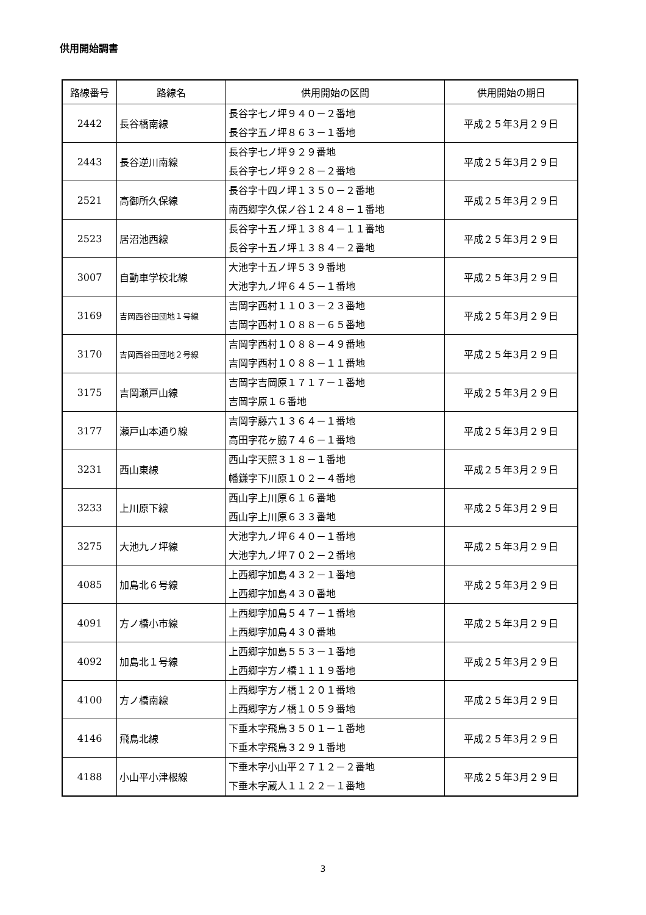供用開始調書
| 路線番号 | 路線名 | 供用開始の区間 | 供用開始の期日 |
| --- | --- | --- | --- |
| 2442 | 長谷橋南線 | 長谷字七ノ坪９４０－２番地 長谷字五ノ坪８６３－１番地 | 平成２５年3月２９日 |
| 2443 | 長谷逆川南線 | 長谷字七ノ坪９２９番地 長谷字七ノ坪９２８－２番地 | 平成２５年3月２９日 |
| 2521 | 高御所久保線 | 長谷字十四ノ坪１３５０－２番地 南西郷字久保ノ谷１２４８－１番地 | 平成２５年3月２９日 |
| 2523 | 居沼池西線 | 長谷字十五ノ坪１３８４－１１番地 長谷字十五ノ坪１３８４－２番地 | 平成２５年3月２９日 |
| 3007 | 自動車学校北線 | 大池字十五ノ坪５３９番地 大池字九ノ坪６４５－１番地 | 平成２５年3月２９日 |
| 3169 | 吉岡西谷田団地１号線 | 吉岡字西村１１０３－２３番地 吉岡字西村１０８８－６５番地 | 平成２５年3月２９日 |
| 3170 | 吉岡西谷田団地２号線 | 吉岡字西村１０８８－４９番地 吉岡字西村１０８８－１１番地 | 平成２５年3月２９日 |
| 3175 | 吉岡瀬戸山線 | 吉岡字吉岡原１７１７－１番地 吉岡字原１６番地 | 平成２５年3月２９日 |
| 3177 | 瀬戸山本通り線 | 吉岡字藤六１３６４－１番地 高田字花ヶ脇７４６－１番地 | 平成２５年3月２９日 |
| 3231 | 西山東線 | 西山字天照３１８－１番地 幡鎌字下川原１０２－４番地 | 平成２５年3月２９日 |
| 3233 | 上川原下線 | 西山字上川原６１６番地 西山字上川原６３３番地 | 平成２５年3月２９日 |
| 3275 | 大池九ノ坪線 | 大池字九ノ坪６４０－１番地 大池字九ノ坪７０２－２番地 | 平成２５年3月２９日 |
| 4085 | 加島北６号線 | 上西郷字加島４３２－１番地 上西郷字加島４３０番地 | 平成２５年3月２９日 |
| 4091 | 方ノ橋小市線 | 上西郷字加島５４７－１番地 上西郷字加島４３０番地 | 平成２５年3月２９日 |
| 4092 | 加島北１号線 | 上西郷字加島５５３－１番地 上西郷字方ノ橋１１１９番地 | 平成２５年3月２９日 |
| 4100 | 方ノ橋南線 | 上西郷字方ノ橋１２０１番地 上西郷字方ノ橋１０５９番地 | 平成２５年3月２９日 |
| 4146 | 飛鳥北線 | 下垂木字飛鳥３５０１－１番地 下垂木字飛鳥３２９１番地 | 平成２５年3月２９日 |
| 4188 | 小山平小津根線 | 下垂木字小山平２７１２－２番地 下垂木字蔵人１１２２－１番地 | 平成２５年3月２９日 |
3